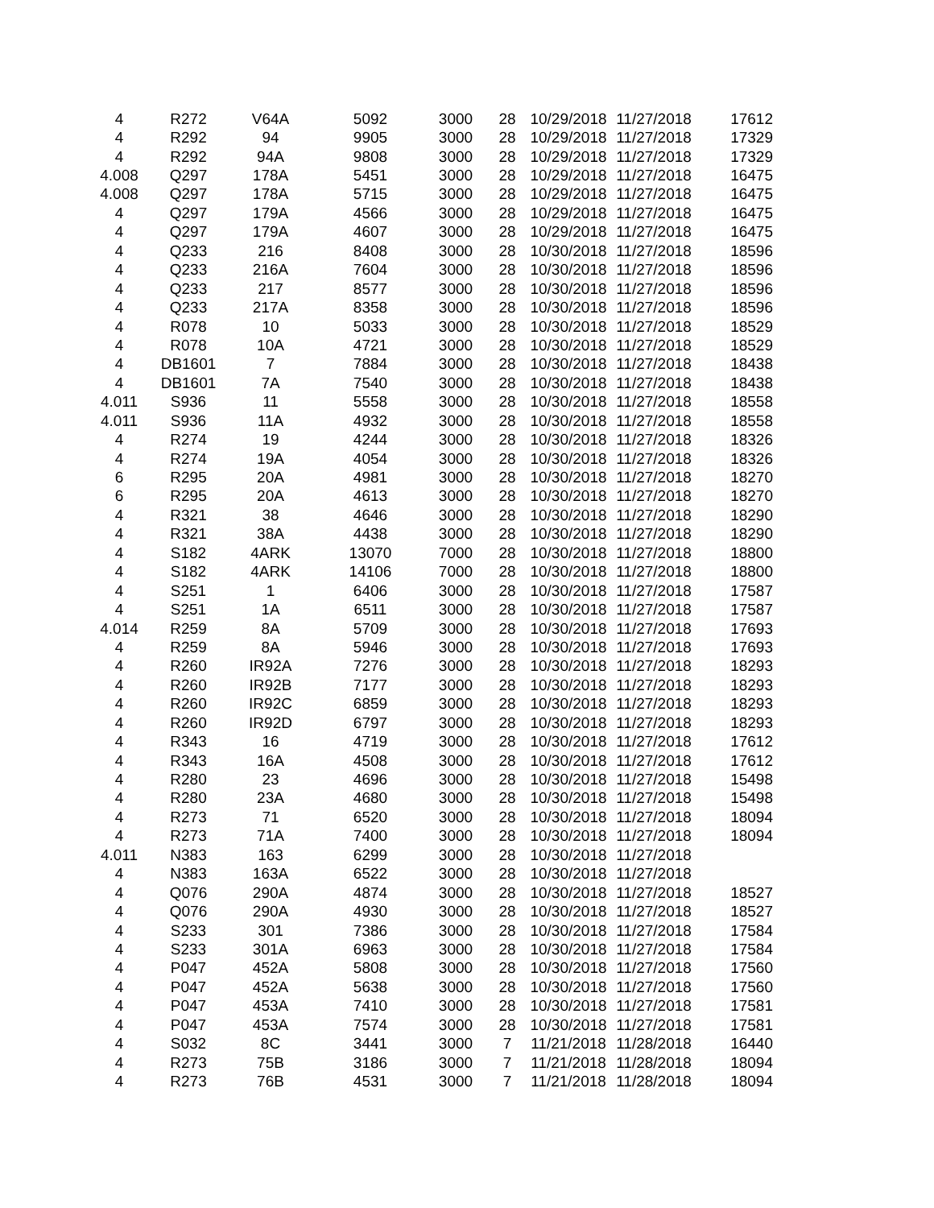| 4 | R272 | V64A | 5092 | 3000 | 28 | 10/29/2018 | 11/27/2018 | 17612 |
| 4 | R292 | 94 | 9905 | 3000 | 28 | 10/29/2018 | 11/27/2018 | 17329 |
| 4 | R292 | 94A | 9808 | 3000 | 28 | 10/29/2018 | 11/27/2018 | 17329 |
| 4.008 | Q297 | 178A | 5451 | 3000 | 28 | 10/29/2018 | 11/27/2018 | 16475 |
| 4.008 | Q297 | 178A | 5715 | 3000 | 28 | 10/29/2018 | 11/27/2018 | 16475 |
| 4 | Q297 | 179A | 4566 | 3000 | 28 | 10/29/2018 | 11/27/2018 | 16475 |
| 4 | Q297 | 179A | 4607 | 3000 | 28 | 10/29/2018 | 11/27/2018 | 16475 |
| 4 | Q233 | 216 | 8408 | 3000 | 28 | 10/30/2018 | 11/27/2018 | 18596 |
| 4 | Q233 | 216A | 7604 | 3000 | 28 | 10/30/2018 | 11/27/2018 | 18596 |
| 4 | Q233 | 217 | 8577 | 3000 | 28 | 10/30/2018 | 11/27/2018 | 18596 |
| 4 | Q233 | 217A | 8358 | 3000 | 28 | 10/30/2018 | 11/27/2018 | 18596 |
| 4 | R078 | 10 | 5033 | 3000 | 28 | 10/30/2018 | 11/27/2018 | 18529 |
| 4 | R078 | 10A | 4721 | 3000 | 28 | 10/30/2018 | 11/27/2018 | 18529 |
| 4 | DB1601 | 7 | 7884 | 3000 | 28 | 10/30/2018 | 11/27/2018 | 18438 |
| 4 | DB1601 | 7A | 7540 | 3000 | 28 | 10/30/2018 | 11/27/2018 | 18438 |
| 4.011 | S936 | 11 | 5558 | 3000 | 28 | 10/30/2018 | 11/27/2018 | 18558 |
| 4.011 | S936 | 11A | 4932 | 3000 | 28 | 10/30/2018 | 11/27/2018 | 18558 |
| 4 | R274 | 19 | 4244 | 3000 | 28 | 10/30/2018 | 11/27/2018 | 18326 |
| 4 | R274 | 19A | 4054 | 3000 | 28 | 10/30/2018 | 11/27/2018 | 18326 |
| 6 | R295 | 20A | 4981 | 3000 | 28 | 10/30/2018 | 11/27/2018 | 18270 |
| 6 | R295 | 20A | 4613 | 3000 | 28 | 10/30/2018 | 11/27/2018 | 18270 |
| 4 | R321 | 38 | 4646 | 3000 | 28 | 10/30/2018 | 11/27/2018 | 18290 |
| 4 | R321 | 38A | 4438 | 3000 | 28 | 10/30/2018 | 11/27/2018 | 18290 |
| 4 | S182 | 4ARK | 13070 | 7000 | 28 | 10/30/2018 | 11/27/2018 | 18800 |
| 4 | S182 | 4ARK | 14106 | 7000 | 28 | 10/30/2018 | 11/27/2018 | 18800 |
| 4 | S251 | 1 | 6406 | 3000 | 28 | 10/30/2018 | 11/27/2018 | 17587 |
| 4 | S251 | 1A | 6511 | 3000 | 28 | 10/30/2018 | 11/27/2018 | 17587 |
| 4.014 | R259 | 8A | 5709 | 3000 | 28 | 10/30/2018 | 11/27/2018 | 17693 |
| 4 | R259 | 8A | 5946 | 3000 | 28 | 10/30/2018 | 11/27/2018 | 17693 |
| 4 | R260 | IR92A | 7276 | 3000 | 28 | 10/30/2018 | 11/27/2018 | 18293 |
| 4 | R260 | IR92B | 7177 | 3000 | 28 | 10/30/2018 | 11/27/2018 | 18293 |
| 4 | R260 | IR92C | 6859 | 3000 | 28 | 10/30/2018 | 11/27/2018 | 18293 |
| 4 | R260 | IR92D | 6797 | 3000 | 28 | 10/30/2018 | 11/27/2018 | 18293 |
| 4 | R343 | 16 | 4719 | 3000 | 28 | 10/30/2018 | 11/27/2018 | 17612 |
| 4 | R343 | 16A | 4508 | 3000 | 28 | 10/30/2018 | 11/27/2018 | 17612 |
| 4 | R280 | 23 | 4696 | 3000 | 28 | 10/30/2018 | 11/27/2018 | 15498 |
| 4 | R280 | 23A | 4680 | 3000 | 28 | 10/30/2018 | 11/27/2018 | 15498 |
| 4 | R273 | 71 | 6520 | 3000 | 28 | 10/30/2018 | 11/27/2018 | 18094 |
| 4 | R273 | 71A | 7400 | 3000 | 28 | 10/30/2018 | 11/27/2018 | 18094 |
| 4.011 | N383 | 163 | 6299 | 3000 | 28 | 10/30/2018 | 11/27/2018 | |
| 4 | N383 | 163A | 6522 | 3000 | 28 | 10/30/2018 | 11/27/2018 | |
| 4 | Q076 | 290A | 4874 | 3000 | 28 | 10/30/2018 | 11/27/2018 | 18527 |
| 4 | Q076 | 290A | 4930 | 3000 | 28 | 10/30/2018 | 11/27/2018 | 18527 |
| 4 | S233 | 301 | 7386 | 3000 | 28 | 10/30/2018 | 11/27/2018 | 17584 |
| 4 | S233 | 301A | 6963 | 3000 | 28 | 10/30/2018 | 11/27/2018 | 17584 |
| 4 | P047 | 452A | 5808 | 3000 | 28 | 10/30/2018 | 11/27/2018 | 17560 |
| 4 | P047 | 452A | 5638 | 3000 | 28 | 10/30/2018 | 11/27/2018 | 17560 |
| 4 | P047 | 453A | 7410 | 3000 | 28 | 10/30/2018 | 11/27/2018 | 17581 |
| 4 | P047 | 453A | 7574 | 3000 | 28 | 10/30/2018 | 11/27/2018 | 17581 |
| 4 | S032 | 8C | 3441 | 3000 | 7 | 11/21/2018 | 11/28/2018 | 16440 |
| 4 | R273 | 75B | 3186 | 3000 | 7 | 11/21/2018 | 11/28/2018 | 18094 |
| 4 | R273 | 76B | 4531 | 3000 | 7 | 11/21/2018 | 11/28/2018 | 18094 |